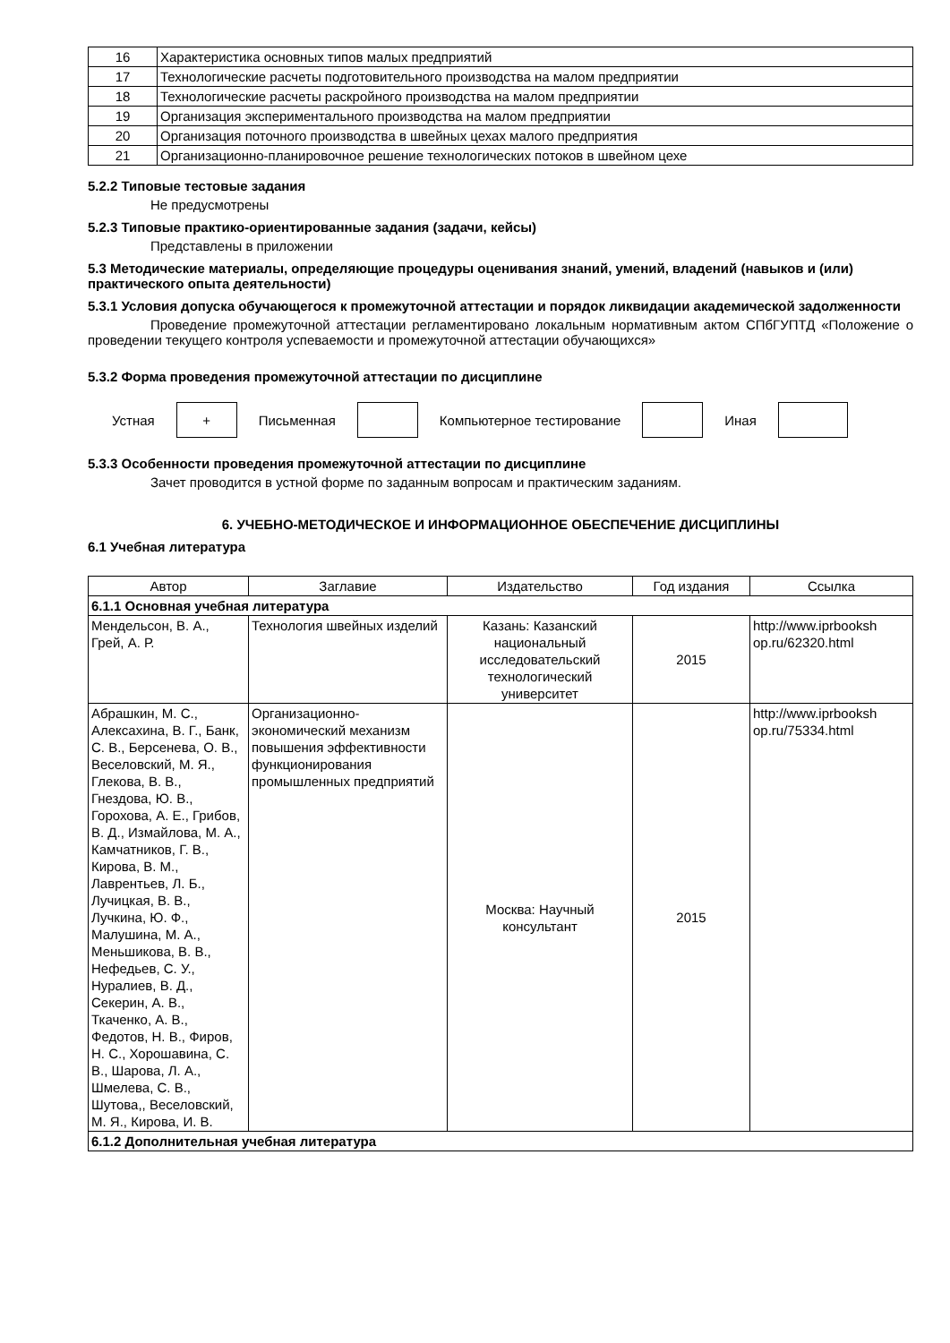| 16 | Характеристика основных типов малых предприятий |
| 17 | Технологические расчеты подготовительного производства на малом предприятии |
| 18 | Технологические расчеты раскройного производства на малом предприятии |
| 19 | Организация экспериментального производства на малом предприятии |
| 20 | Организация поточного производства в швейных цехах малого предприятия |
| 21 | Организационно-планировочное решение технологических потоков в швейном цехе |
5.2.2 Типовые тестовые задания
Не предусмотрены
5.2.3 Типовые практико-ориентированные задания (задачи, кейсы)
Представлены в приложении
5.3 Методические материалы, определяющие процедуры оценивания знаний, умений, владений (навыков и (или) практического опыта деятельности)
5.3.1 Условия допуска обучающегося к промежуточной аттестации и порядок ликвидации академической задолженности
Проведение промежуточной аттестации регламентировано локальным нормативным актом СПбГУПТД «Положение о проведении текущего контроля успеваемости и промежуточной аттестации обучающихся»
5.3.2 Форма проведения промежуточной аттестации по дисциплине
Устная
+
Письменная Компьютерное тестирование Иная
5.3.3 Особенности проведения промежуточной аттестации по дисциплине
Зачет проводится в устной форме по заданным вопросам и практическим заданиям.
6. УЧЕБНО-МЕТОДИЧЕСКОЕ И ИНФОРМАЦИОННОЕ ОБЕСПЕЧЕНИЕ ДИСЦИПЛИНЫ
6.1 Учебная литература
| Автор | Заглавие | Издательство | Год издания | Ссылка |
| --- | --- | --- | --- | --- |
| 6.1.1 Основная учебная литература | | | | |
| Мендельсон, В. А., Грей, А. Р. | Технология швейных изделий | Казань: Казанский национальный исследовательский технологический университет | 2015 | http://www.iprbooksh op.ru/62320.html |
| Абрашкин, М. С., Алексахина, В. Г., Банк, С. В., Берсенева, О. В., Веселовский, М. Я., Глекова, В. В., Гнездова, Ю. В., Горохова, А. Е., Грибов, В. Д., Измайлова, М. А., Камчатников, Г. В., Кирова, В. М., Лаврентьев, Л. Б., Лучицкая, В. В., Лучкина, Ю. Ф., Малушина, М. А., Меньшикова, В. В., Нефедьев, С. У., Нуралиев, В. Д., Секерин, А. В., Ткаченко, А. В., Федотов, Н. В., Фиров, Н. С., Хорошавина, С. В., Шарова, Л. А., Шмелева, С. В., Шутова,, Веселовский, М. Я., Кирова, И. В. | Организационно-экономический механизм повышения эффективности функционирования промышленных предприятий | Москва: Научный консультант | 2015 | http://www.iprbooksh op.ru/75334.html |
| 6.1.2 Дополнительная учебная литература | | | | |